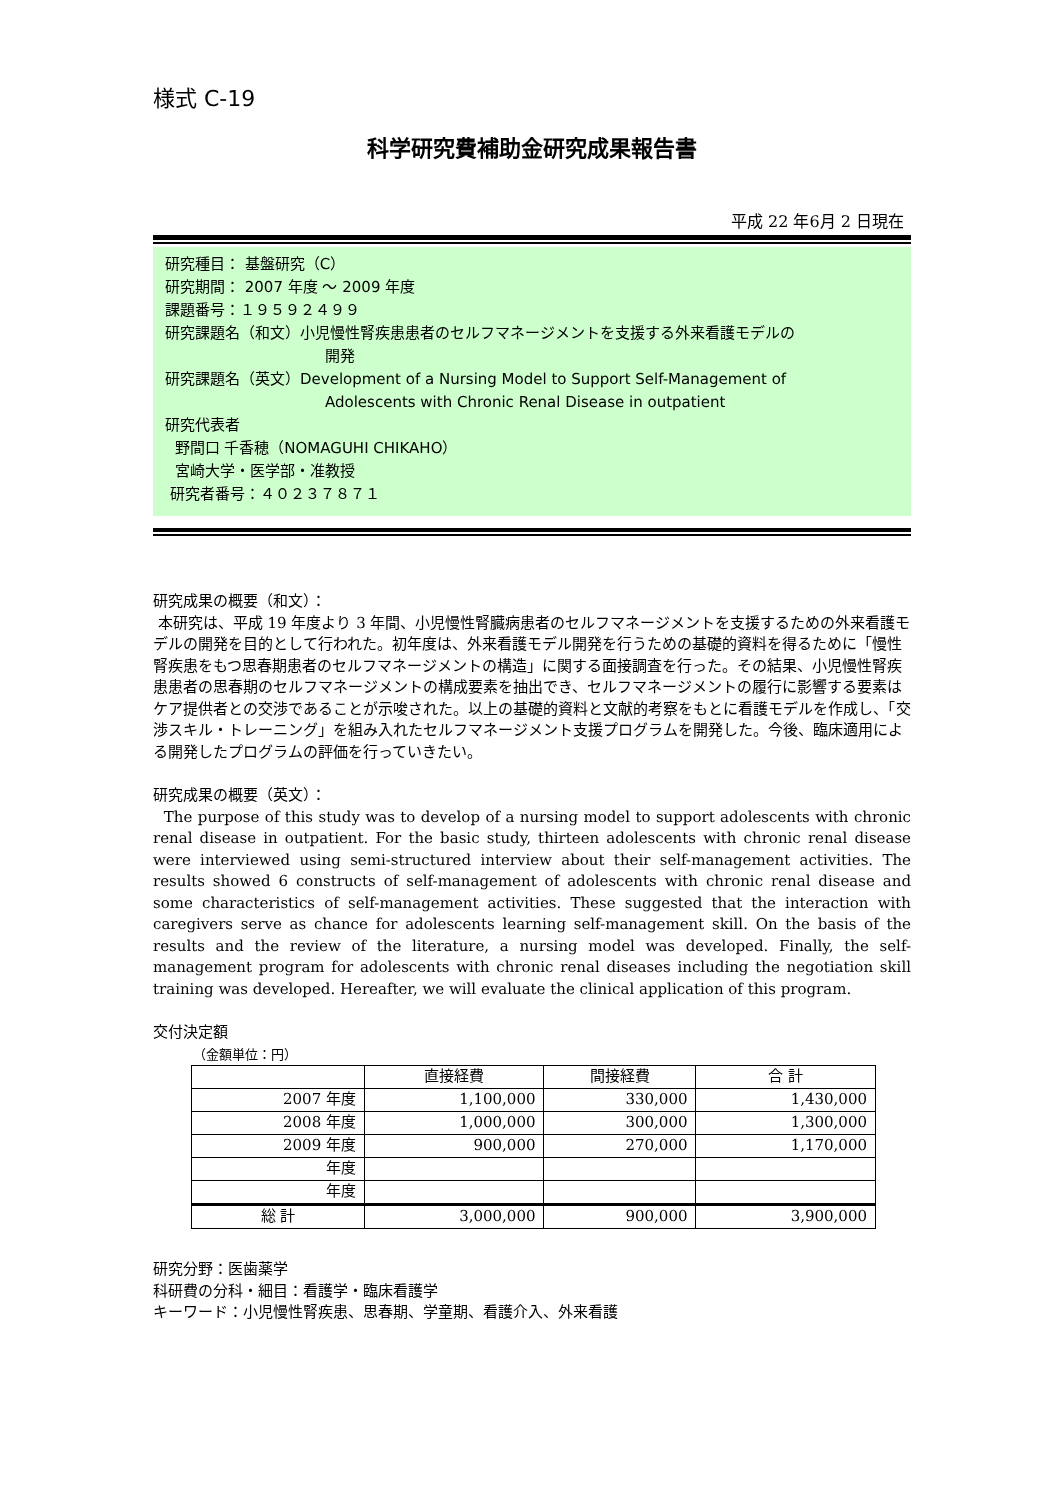様式 C-19
科学研究費補助金研究成果報告書
平成 22 年6月 2 日現在
研究種目： 基盤研究（C）
研究期間： 2007 年度 ～ 2009 年度
課題番号：１９５９２４９９
研究課題名（和文）小児慢性腎疾患患者のセルフマネージメントを支援する外来看護モデルの
開発
研究課題名（英文）Development of a Nursing Model to Support Self-Management of
Adolescents with Chronic Renal Disease in outpatient
研究代表者
野間口 千香穂（NOMAGUHI CHIKAHO）
宮崎大学・医学部・准教授
研究者番号：４０２３７８７１
研究成果の概要（和文）：
本研究は、平成 19 年度より 3 年間、小児慢性腎臓病患者のセルフマネージメントを支援するための外来看護モデルの開発を目的として行われた。初年度は、外来看護モデル開発を行うための基礎的資料を得るために「慢性腎疾患をもつ思春期患者のセルフマネージメントの構造」に関する面接調査を行った。その結果、小児慢性腎疾患患者の思春期のセルフマネージメントの構成要素を抽出でき、セルフマネージメントの履行に影響する要素はケア提供者との交渉であることが示唆された。以上の基礎的資料と文献的考察をもとに看護モデルを作成し、「交渉スキル・トレーニング」を組み入れたセルフマネージメント支援プログラムを開発した。今後、臨床適用による開発したプログラムの評価を行っていきたい。
研究成果の概要（英文）：
The purpose of this study was to develop of a nursing model to support adolescents with chronic renal disease in outpatient. For the basic study, thirteen adolescents with chronic renal disease were interviewed using semi-structured interview about their self-management activities. The results showed 6 constructs of self-management of adolescents with chronic renal disease and some characteristics of self-management activities. These suggested that the interaction with caregivers serve as chance for adolescents learning self-management skill. On the basis of the results and the review of the literature, a nursing model was developed. Finally, the self-management program for adolescents with chronic renal diseases including the negotiation skill training was developed. Hereafter, we will evaluate the clinical application of this program.
交付決定額
（金額単位：円）
| | 直接経費 | 間接経費 | 合 計 |
| 2007 年度 | 1,100,000 | 330,000 | 1,430,000 |
| 2008 年度 | 1,000,000 | 300,000 | 1,300,000 |
| 2009 年度 | 900,000 | 270,000 | 1,170,000 |
| 年度 | | | |
| 年度 | | | |
| 総 計 | 3,000,000 | 900,000 | 3,900,000 |
研究分野：医歯薬学
科研費の分科・細目：看護学・臨床看護学
キーワード：小児慢性腎疾患、思春期、学童期、看護介入、外来看護